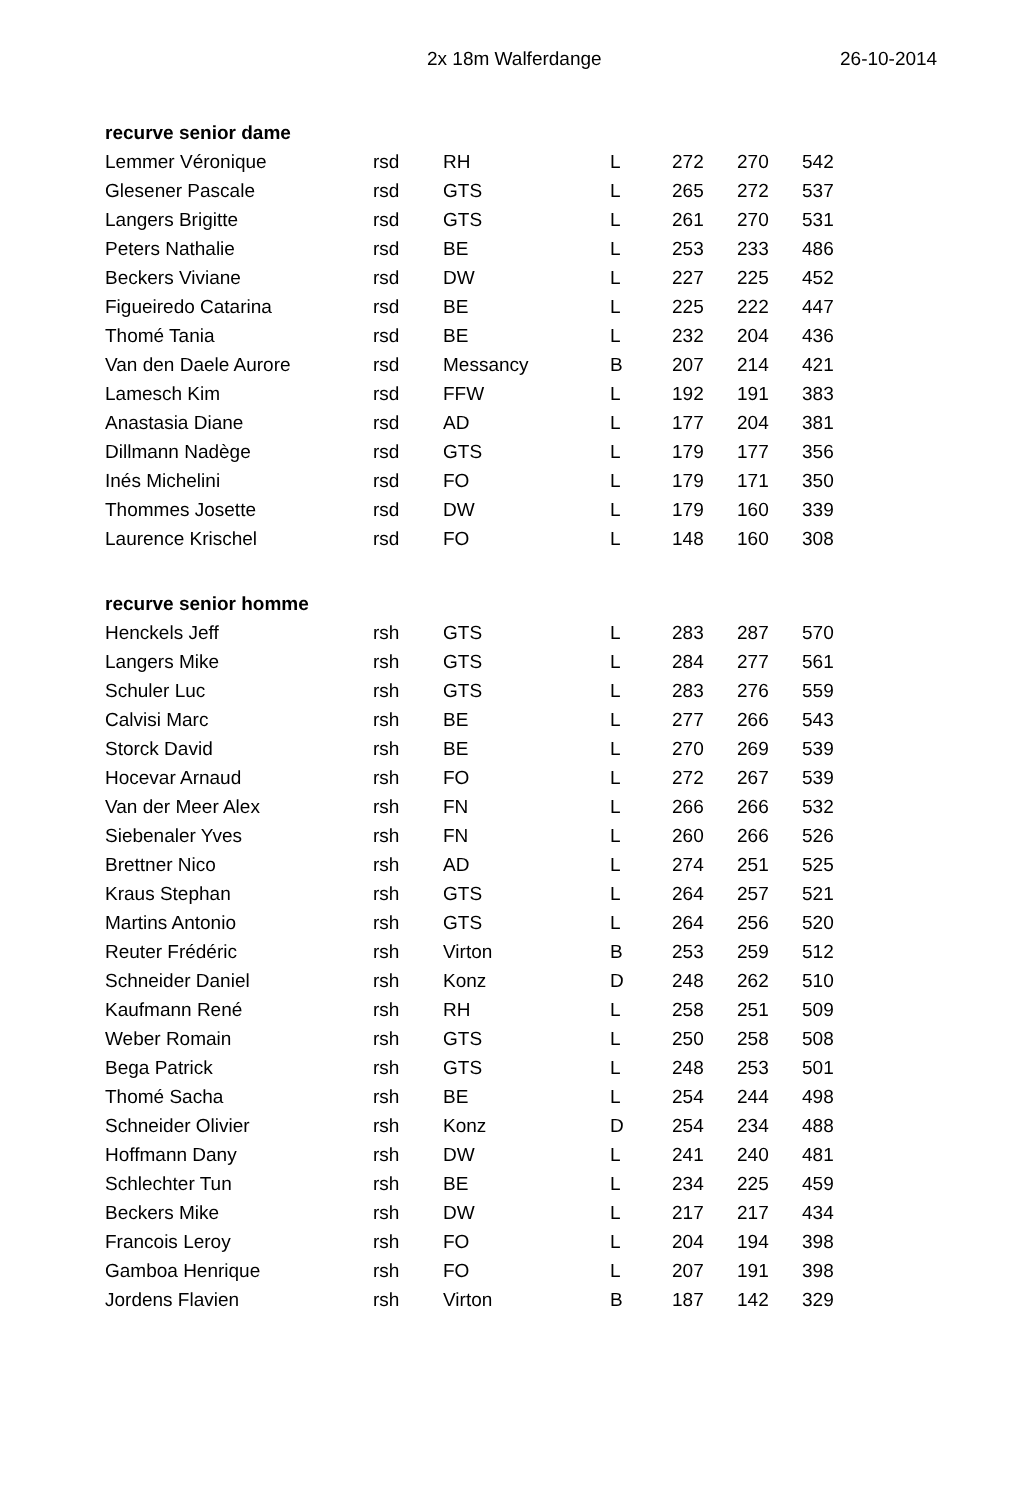2x 18m Walferdange 26-10-2014
| recurve senior dame | | | | | | |
| --- | --- | --- | --- | --- | --- | --- |
| Lemmer Véronique | rsd | RH | L | 272 | 270 | 542 |
| Glesener Pascale | rsd | GTS | L | 265 | 272 | 537 |
| Langers Brigitte | rsd | GTS | L | 261 | 270 | 531 |
| Peters Nathalie | rsd | BE | L | 253 | 233 | 486 |
| Beckers Viviane | rsd | DW | L | 227 | 225 | 452 |
| Figueiredo Catarina | rsd | BE | L | 225 | 222 | 447 |
| Thomé Tania | rsd | BE | L | 232 | 204 | 436 |
| Van den Daele Aurore | rsd | Messancy | B | 207 | 214 | 421 |
| Lamesch Kim | rsd | FFW | L | 192 | 191 | 383 |
| Anastasia Diane | rsd | AD | L | 177 | 204 | 381 |
| Dillmann Nadège | rsd | GTS | L | 179 | 177 | 356 |
| Inés Michelini | rsd | FO | L | 179 | 171 | 350 |
| Thommes Josette | rsd | DW | L | 179 | 160 | 339 |
| Laurence Krischel | rsd | FO | L | 148 | 160 | 308 |
| recurve senior homme | | | | | | |
| Henckels Jeff | rsh | GTS | L | 283 | 287 | 570 |
| Langers Mike | rsh | GTS | L | 284 | 277 | 561 |
| Schuler Luc | rsh | GTS | L | 283 | 276 | 559 |
| Calvisi Marc | rsh | BE | L | 277 | 266 | 543 |
| Storck David | rsh | BE | L | 270 | 269 | 539 |
| Hocevar Arnaud | rsh | FO | L | 272 | 267 | 539 |
| Van der Meer Alex | rsh | FN | L | 266 | 266 | 532 |
| Siebenaler Yves | rsh | FN | L | 260 | 266 | 526 |
| Brettner Nico | rsh | AD | L | 274 | 251 | 525 |
| Kraus Stephan | rsh | GTS | L | 264 | 257 | 521 |
| Martins Antonio | rsh | GTS | L | 264 | 256 | 520 |
| Reuter Frédéric | rsh | Virton | B | 253 | 259 | 512 |
| Schneider Daniel | rsh | Konz | D | 248 | 262 | 510 |
| Kaufmann René | rsh | RH | L | 258 | 251 | 509 |
| Weber Romain | rsh | GTS | L | 250 | 258 | 508 |
| Bega Patrick | rsh | GTS | L | 248 | 253 | 501 |
| Thomé Sacha | rsh | BE | L | 254 | 244 | 498 |
| Schneider Olivier | rsh | Konz | D | 254 | 234 | 488 |
| Hoffmann Dany | rsh | DW | L | 241 | 240 | 481 |
| Schlechter Tun | rsh | BE | L | 234 | 225 | 459 |
| Beckers Mike | rsh | DW | L | 217 | 217 | 434 |
| Francois Leroy | rsh | FO | L | 204 | 194 | 398 |
| Gamboa Henrique | rsh | FO | L | 207 | 191 | 398 |
| Jordens Flavien | rsh | Virton | B | 187 | 142 | 329 |